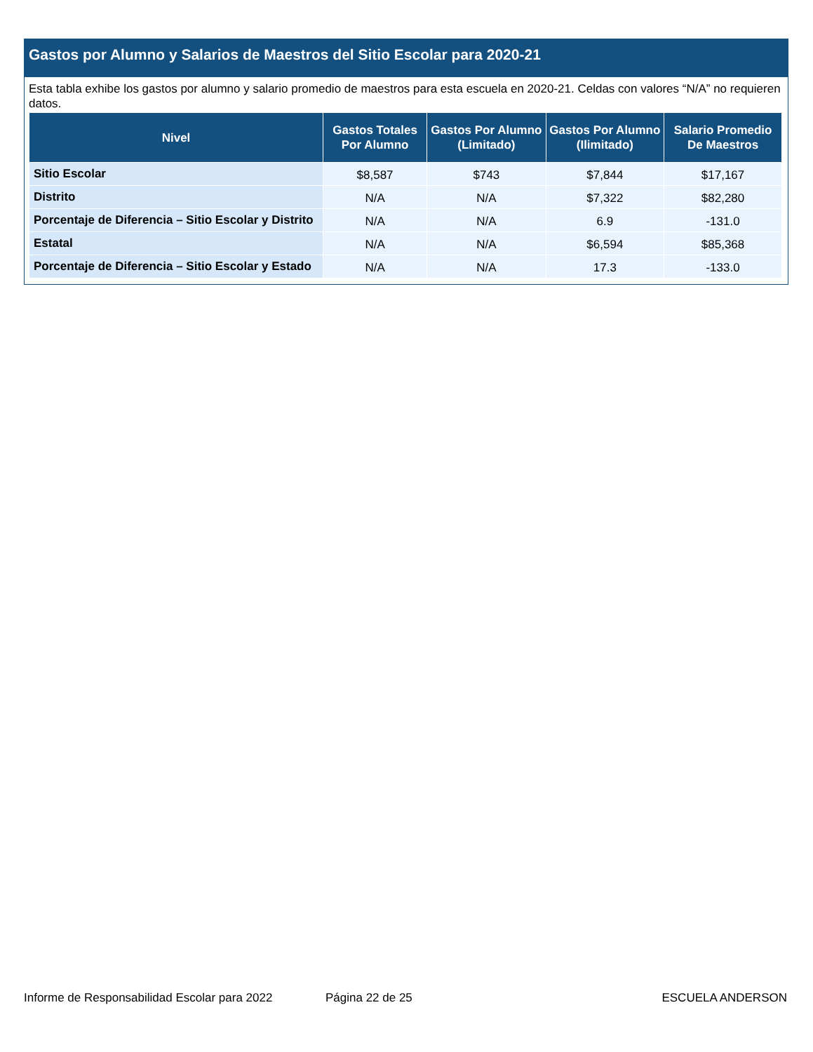Gastos por Alumno y Salarios de Maestros del Sitio Escolar para 2020-21
Esta tabla exhibe los gastos por alumno y salario promedio de maestros para esta escuela en 2020-21. Celdas con valores “N/A” no requieren datos.
| Nivel | Gastos Totales Por Alumno | Gastos Por Alumno (Limitado) | Gastos Por Alumno (Ilimitado) | Salario Promedio De Maestros |
| --- | --- | --- | --- | --- |
| Sitio Escolar | $8,587 | $743 | $7,844 | $17,167 |
| Distrito | N/A | N/A | $7,322 | $82,280 |
| Porcentaje de Diferencia – Sitio Escolar y Distrito | N/A | N/A | 6.9 | -131.0 |
| Estatal | N/A | N/A | $6,594 | $85,368 |
| Porcentaje de Diferencia – Sitio Escolar y Estado | N/A | N/A | 17.3 | -133.0 |
Informe de Responsabilidad Escolar para 2022 Página 22 de 25 ESCUELA ANDERSON